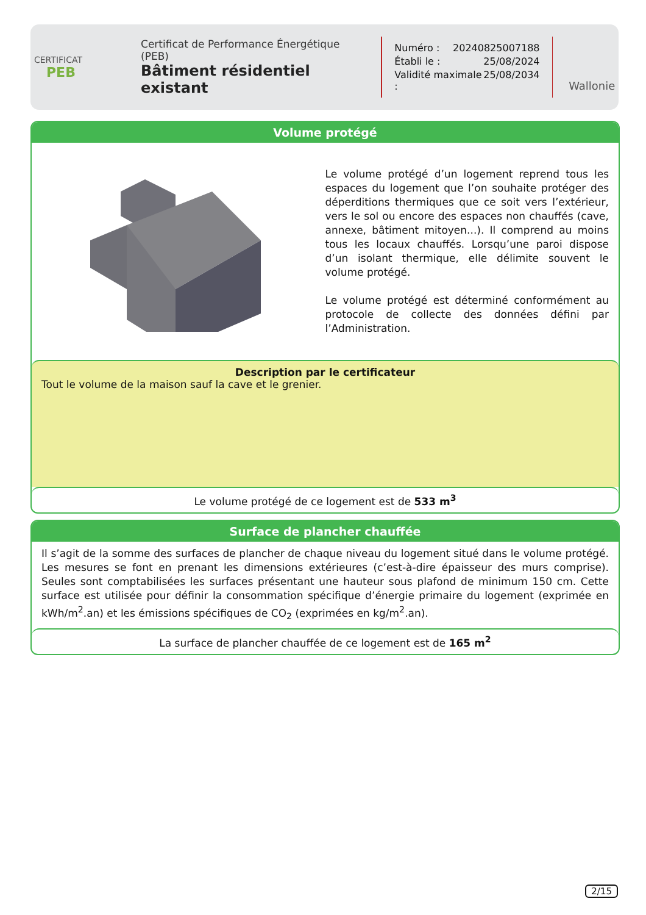CERTIFICAT
PEB
Certificat de Performance Énergétique (PEB)
Bâtiment résidentiel existant
Numéro : 20240825007188
Établi le : 25/08/2024
Validité maximale : 25/08/2034
Wallonie
Volume protégé
Le volume protégé d’un logement reprend tous les espaces du logement que l’on souhaite protéger des déperditions thermiques que ce soit vers l’extérieur, vers le sol ou encore des espaces non chauffés (cave, annexe, bâtiment mitoyen...). Il comprend au moins tous les locaux chauffés. Lorsqu’une paroi dispose d’un isolant thermique, elle délimite souvent le volume protégé.
Le volume protégé est déterminé conformément au protocole de collecte des données défini par l’Administration.
Description par le certificateur
Tout le volume de la maison sauf la cave et le grenier.
Le volume protégé de ce logement est de 533 m<sup>3</sup>
Surface de plancher chauffée
Il s’agit de la somme des surfaces de plancher de chaque niveau du logement situé dans le volume protégé. Les mesures se font en prenant les dimensions extérieures (c’est-à-dire épaisseur des murs comprise). Seules sont comptabilisées les surfaces présentant une hauteur sous plafond de minimum 150 cm. Cette surface est utilisée pour définir la consommation spécifique d’énergie primaire du logement (exprimée en kWh/m<sup>2</sup>.an) et les émissions spécifiques de CO<sub>2</sub> (exprimées en kg/m<sup>2</sup>.an).
La surface de plancher chauffée de ce logement est de 165 m<sup>2</sup>
2/15